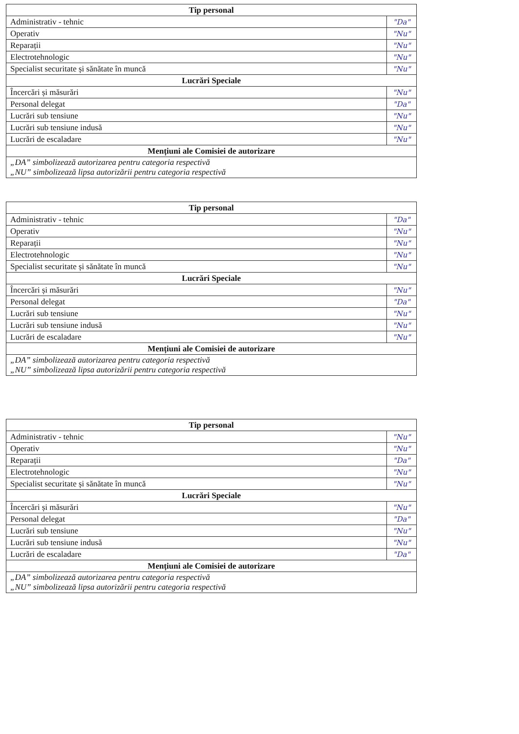| Tip personal | |
| --- | --- |
| Administrativ - tehnic | "Da" |
| Operativ | "Nu" |
| Reparații | "Nu" |
| Electrotehnologic | "Nu" |
| Specialist securitate și sănătate în muncă | "Nu" |
| Lucrări Speciale | |
| Încercări și măsurări | "Nu" |
| Personal delegat | "Da" |
| Lucrări sub tensiune | "Nu" |
| Lucrări sub tensiune indusă | "Nu" |
| Lucrări de escaladare | "Nu" |
| Mențiuni ale Comisiei de autorizare | |
| „DA” simbolizează autorizarea pentru categoria respectivă „NU” simbolizează lipsa autorizării pentru categoria respectivă | |
| Tip personal | |
| --- | --- |
| Administrativ - tehnic | "Da" |
| Operativ | "Nu" |
| Reparații | "Nu" |
| Electrotehnologic | "Nu" |
| Specialist securitate și sănătate în muncă | "Nu" |
| Lucrări Speciale | |
| Încercări și măsurări | "Nu" |
| Personal delegat | "Da" |
| Lucrări sub tensiune | "Nu" |
| Lucrări sub tensiune indusă | "Nu" |
| Lucrări de escaladare | "Nu" |
| Mențiuni ale Comisiei de autorizare | |
| „DA” simbolizează autorizarea pentru categoria respectivă „NU” simbolizează lipsa autorizării pentru categoria respectivă | |
| Tip personal | |
| --- | --- |
| Administrativ - tehnic | "Nu" |
| Operativ | "Nu" |
| Reparații | "Da" |
| Electrotehnologic | "Nu" |
| Specialist securitate și sănătate în muncă | "Nu" |
| Lucrări Speciale | |
| Încercări și măsurări | "Nu" |
| Personal delegat | "Da" |
| Lucrări sub tensiune | "Nu" |
| Lucrări sub tensiune indusă | "Nu" |
| Lucrări de escaladare | "Da" |
| Mențiuni ale Comisiei de autorizare | |
| „DA” simbolizează autorizarea pentru categoria respectivă „NU” simbolizează lipsa autorizării pentru categoria respectivă | |